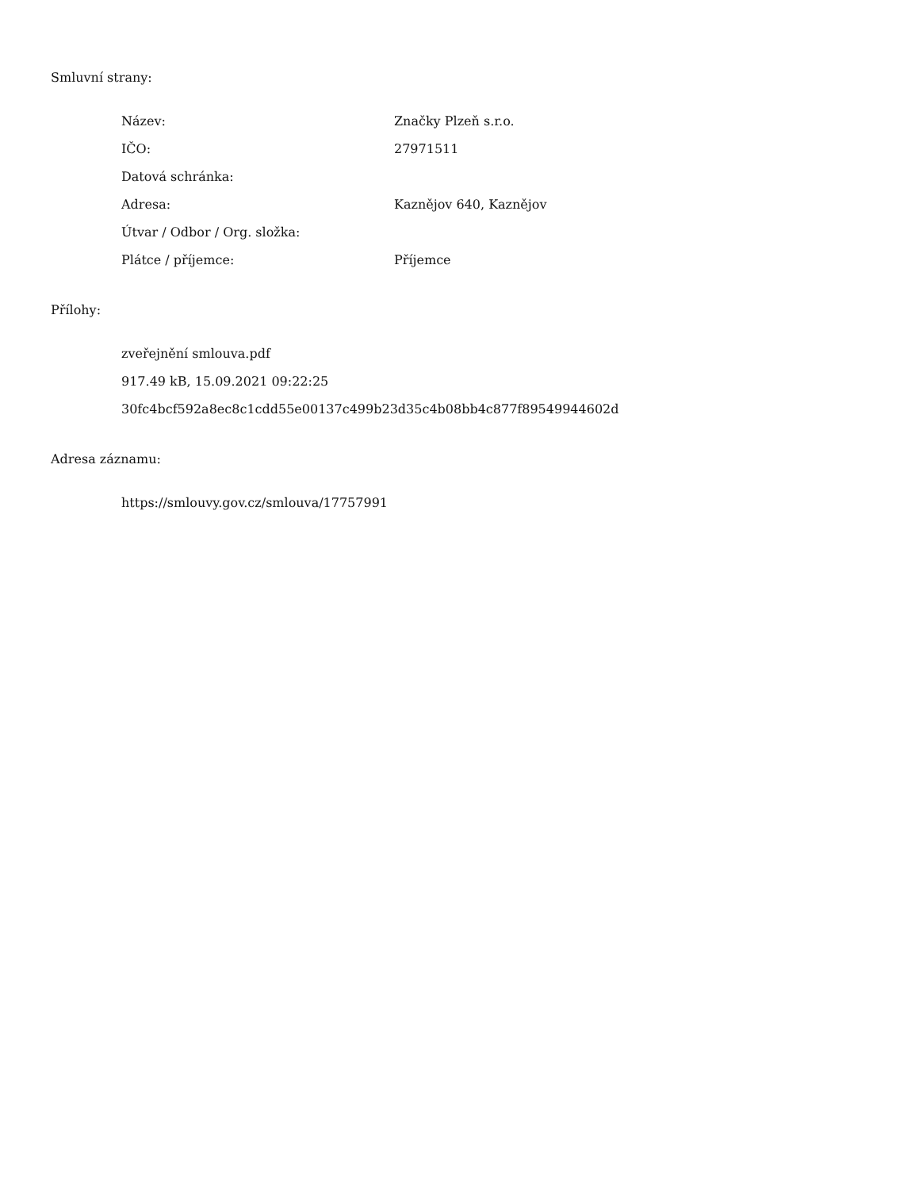Smluvní strany:
| Název: | Značky Plzeň s.r.o. |
| IČO: | 27971511 |
| Datová schránka: | |
| Adresa: | Kaznějov 640, Kaznějov |
| Útvar / Odbor / Org. složka: | |
| Plátce / příjemce: | Příjemce |
Přílohy:
zveřejnění smlouva.pdf
917.49 kB, 15.09.2021 09:22:25
30fc4bcf592a8ec8c1cdd55e00137c499b23d35c4b08bb4c877f89549944602d
Adresa záznamu:
https://smlouvy.gov.cz/smlouva/17757991